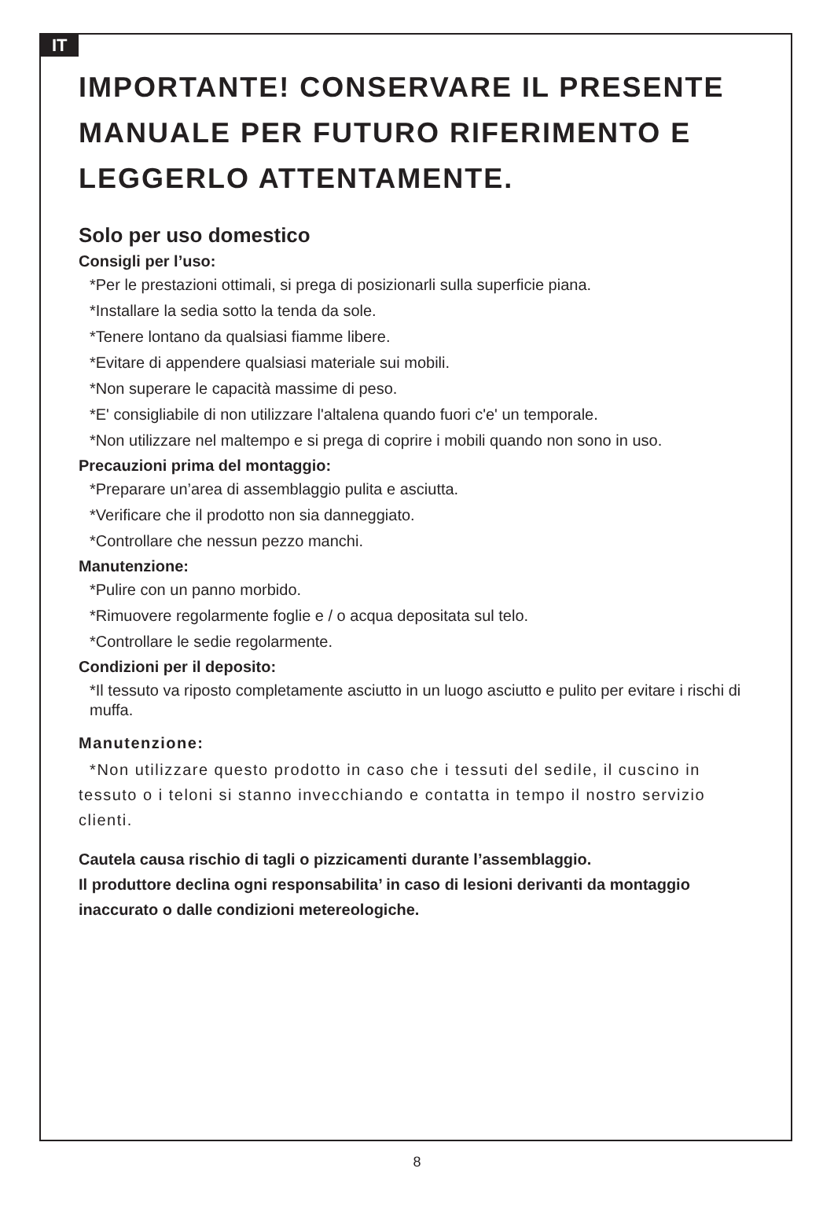IT
IMPORTANTE! CONSERVARE IL PRESENTE MANUALE PER FUTURO RIFERIMENTO E LEGGERLO ATTENTAMENTE.
Solo per uso domestico
Consigli per l’uso:
*Per le prestazioni ottimali, si prega di posizionarli sulla superficie piana.
*Installare la sedia sotto la tenda da sole.
*Tenere lontano da qualsiasi fiamme libere.
*Evitare di appendere qualsiasi materiale sui mobili.
*Non superare le capacità massime di peso.
*E' consigliabile di non utilizzare l'altalena quando fuori c'e' un temporale.
*Non utilizzare nel maltempo e si prega di coprire i mobili quando non sono in uso.
Precauzioni prima del montaggio:
*Preparare un’area di assemblaggio pulita e asciutta.
*Verificare che il prodotto non sia danneggiato.
*Controllare che nessun pezzo manchi.
Manutenzione:
*Pulire con un panno morbido.
*Rimuovere regolarmente foglie e / o acqua depositata sul telo.
*Controllare le sedie regolarmente.
Condizioni per il deposito:
*Il tessuto va riposto completamente asciutto in un luogo asciutto e pulito per evitare i rischi di muffa.
Manutenzione:
*Non utilizzare questo prodotto in caso che i tessuti del sedile, il cuscino in tessuto o i teloni si stanno invecchiando e contatta in tempo il nostro servizio clienti.
Cautela causa rischio di tagli o pizzicamenti durante l’assemblaggio.
Il produttore declina ogni responsabilita’ in caso di lesioni derivanti da montaggio inaccurato o dalle condizioni metereologiche.
8